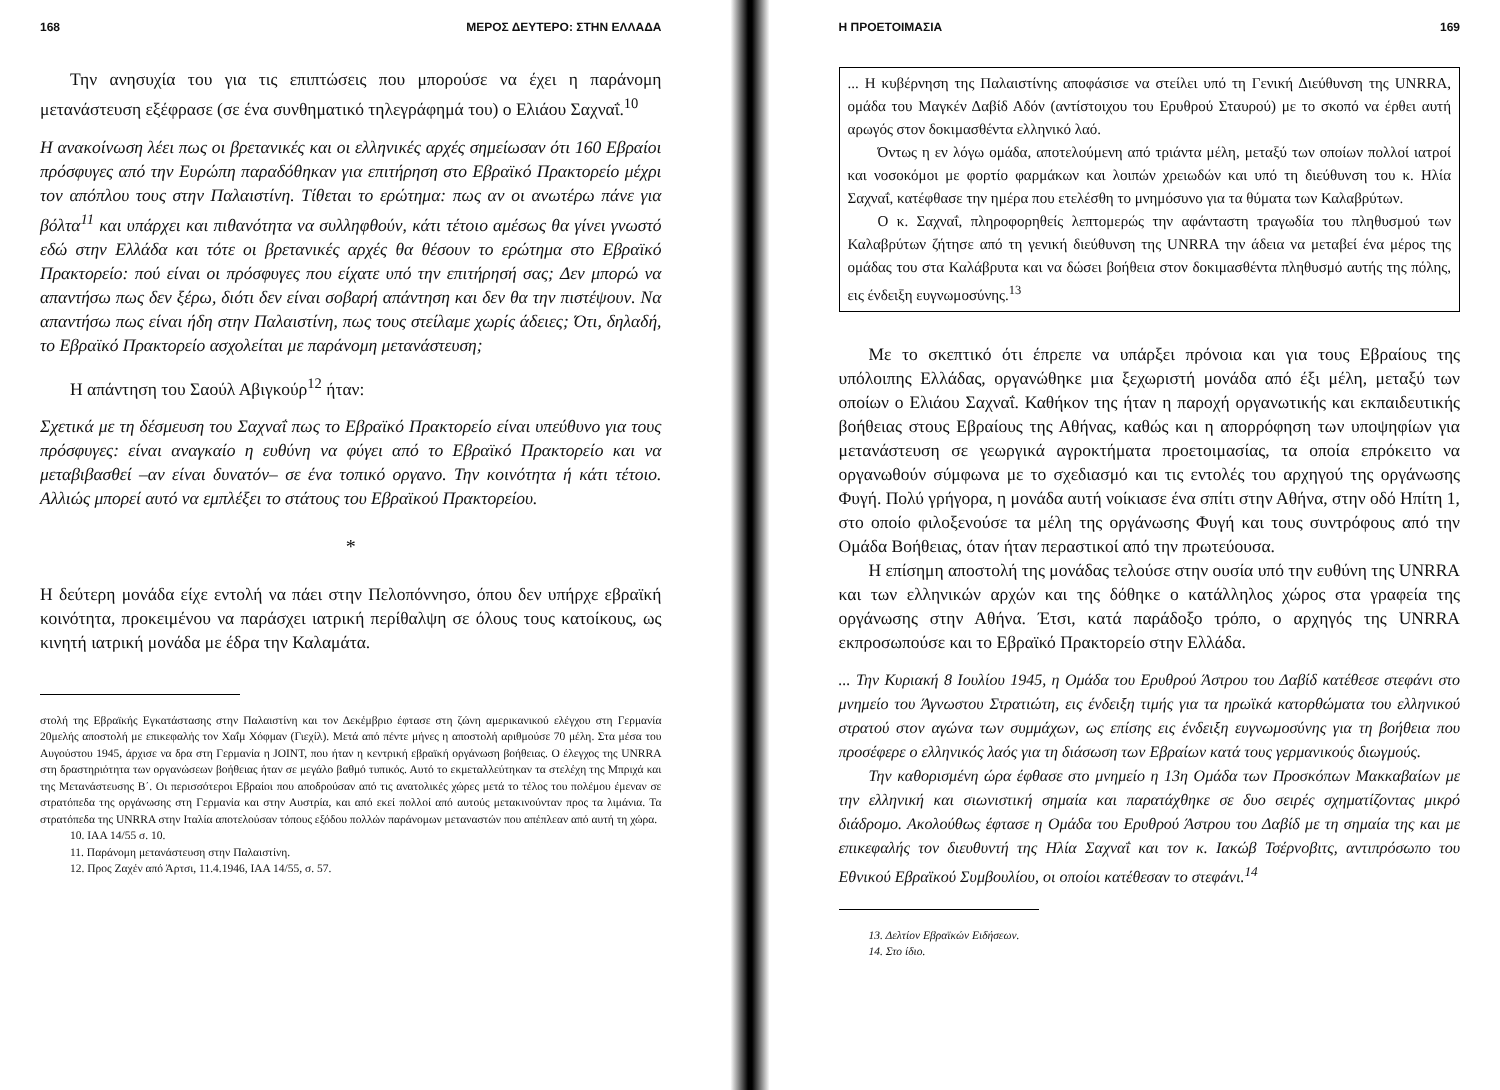168 ΜΕΡΟΣ ΔΕΥΤΕΡΟ: ΣΤΗΝ ΕΛΛΑΔΑ
Την ανησυχία του για τις επιπτώσεις που μπορούσε να έχει η παράνομη μετανάστευση εξέφρασε (σε ένα συνθηματικό τηλεγράφημά του) ο Ελιάου Σαχναΐ.<sup>10</sup>
Η ανακοίνωση λέει πως οι βρετανικές και οι ελληνικές αρχές σημείωσαν ότι 160 Εβραίοι πρόσφυγες από την Ευρώπη παραδόθηκαν για επιτήρηση στο Εβραϊκό Πρακτορείο μέχρι τον απόπλου τους στην Παλαιστίνη. Τίθεται το ερώτημα: πως αν οι ανωτέρω πάνε για βόλτα<sup>11</sup> και υπάρχει και πιθανότητα να συλληφθούν, κάτι τέτοιο αμέσως θα γίνει γνωστό εδώ στην Ελλάδα και τότε οι βρετανικές αρχές θα θέσουν το ερώτημα στο Εβραϊκό Πρακτορείο: πού είναι οι πρόσφυγες που είχατε υπό την επιτήρησή σας; Δεν μπορώ να απαντήσω πως δεν ξέρω, διότι δεν είναι σοβαρή απάντηση και δεν θα την πιστέψουν. Να απαντήσω πως είναι ήδη στην Παλαιστίνη, πως τους στείλαμε χωρίς άδειες; Ότι, δηλαδή, το Εβραϊκό Πρακτορείο ασχολείται με παράνομη μετανάστευση;
Η απάντηση του Σαούλ Αβιγκούρ<sup>12</sup> ήταν:
Σχετικά με τη δέσμευση του Σαχναΐ πως το Εβραϊκό Πρακτορείο είναι υπεύθυνο για τους πρόσφυγες: είναι αναγκαίο η ευθύνη να φύγει από το Εβραϊκό Πρακτορείο και να μεταβιβασθεί –αν είναι δυνατόν– σε ένα τοπικό οργανο. Την κοινότητα ή κάτι τέτοιο. Αλλιώς μπορεί αυτό να εμπλέξει το στάτους του Εβραϊκού Πρακτορείου.
*
Η δεύτερη μονάδα είχε εντολή να πάει στην Πελοπόννησο, όπου δεν υπήρχε εβραϊκή κοινότητα, προκειμένου να παράσχει ιατρική περίθαλψη σε όλους τους κατοίκους, ως κινητή ιατρική μονάδα με έδρα την Καλαμάτα.
στολή της Εβραϊκής Εγκατάστασης στην Παλαιστίνη και τον Δεκέμβριο έφτασε στη ζώνη αμερικανικού ελέγχου στη Γερμανία 20μελής αποστολή με επικεφαλής τον Χαΐμ Χόφμαν (Γιεχίλ). Μετά από πέντε μήνες η αποστολή αριθμούσε 70 μέλη. Στα μέσα του Αυγούστου 1945, άρχισε να δρα στη Γερμανία η JOINT, που ήταν η κεντρική εβραϊκή οργάνωση βοήθειας. Ο έλεγχος της UNRRA στη δραστηριότητα των οργανώσεων βοήθειας ήταν σε μεγάλο βαθμό τυπικός. Αυτό το εκμεταλλεύτηκαν τα στελέχη της Μπριχά και της Μετανάστευσης Β΄. Οι περισσότεροι Εβραίοι που αποδρούσαν από τις ανατολικές χώρες μετά το τέλος του πολέμου έμεναν σε στρατόπεδα της οργάνωσης στη Γερμανία και στην Αυστρία, και από εκεί πολλοί από αυτούς μετακινούνταν προς τα λιμάνια. Τα στρατόπεδα της UNRRA στην Ιταλία αποτελούσαν τόπους εξόδου πολλών παράνομων μεταναστών που απέπλεαν από αυτή τη χώρα.
10. ΙΑΑ 14/55 σ. 10.
11. Παράνομη μετανάστευση στην Παλαιστίνη.
12. Προς Ζαχέν από Άρτσι, 11.4.1946, ΙΑΑ 14/55, σ. 57.
Η ΠΡΟΕΤΟΙΜΑΣΙΑ 169
... Η κυβέρνηση της Παλαιστίνης αποφάσισε να στείλει υπό τη Γενική Διεύθυνση της UNRRA, ομάδα του Μαγκέν Δαβίδ Αδόν (αντίστοιχου του Ερυθρού Σταυρού) με το σκοπό να έρθει αυτή αρωγός στον δοκιμασθέντα ελληνικό λαό.
Όντως η εν λόγω ομάδα, αποτελούμενη από τριάντα μέλη, μεταξύ των οποίων πολλοί ιατροί και νοσοκόμοι με φορτίο φαρμάκων και λοιπών χρειωδών και υπό τη διεύθυνση του κ. Ηλία Σαχναΐ, κατέφθασε την ημέρα που ετελέσθη το μνημόσυνο για τα θύματα των Καλαβρύτων.
Ο κ. Σαχναΐ, πληροφορηθείς λεπτομερώς την αφάνταστη τραγωδία του πληθυσμού των Καλαβρύτων ζήτησε από τη γενική διεύθυνση της UNRRA την άδεια να μεταβεί ένα μέρος της ομάδας του στα Καλάβρυτα και να δώσει βοήθεια στον δοκιμασθέντα πληθυσμό αυτής της πόλης, εις ένδειξη ευγνωμοσύνης.<sup>13</sup>
Με το σκεπτικό ότι έπρεπε να υπάρξει πρόνοια και για τους Εβραίους της υπόλοιπης Ελλάδας, οργανώθηκε μια ξεχωριστή μονάδα από έξι μέλη, μεταξύ των οποίων ο Ελιάου Σαχναΐ. Καθήκον της ήταν η παροχή οργανωτικής και εκπαιδευτικής βοήθειας στους Εβραίους της Αθήνας, καθώς και η απορρόφηση των υποψηφίων για μετανάστευση σε γεωργικά αγροκτήματα προετοιμασίας, τα οποία επρόκειτο να οργανωθούν σύμφωνα με το σχεδιασμό και τις εντολές του αρχηγού της οργάνωσης Φυγή. Πολύ γρήγορα, η μονάδα αυτή νοίκιασε ένα σπίτι στην Αθήνα, στην οδό Ηπίτη 1, στο οποίο φιλοξενούσε τα μέλη της οργάνωσης Φυγή και τους συντρόφους από την Ομάδα Βοήθειας, όταν ήταν περαστικοί από την πρωτεύουσα.
Η επίσημη αποστολή της μονάδας τελούσε στην ουσία υπό την ευθύνη της UNRRA και των ελληνικών αρχών και της δόθηκε ο κατάλληλος χώρος στα γραφεία της οργάνωσης στην Αθήνα. Έτσι, κατά παράδοξο τρόπο, ο αρχηγός της UNRRA εκπροσωπούσε και το Εβραϊκό Πρακτορείο στην Ελλάδα.
... Την Κυριακή 8 Ιουλίου 1945, η Ομάδα του Ερυθρού Άστρου του Δαβίδ κατέθεσε στεφάνι στο μνημείο του Άγνωστου Στρατιώτη, εις ένδειξη τιμής για τα ηρωϊκά κατορθώματα του ελληνικού στρατού στον αγώνα των συμμάχων, ως επίσης εις ένδειξη ευγνωμοσύνης για τη βοήθεια που προσέφερε ο ελληνικός λαός για τη διάσωση των Εβραίων κατά τους γερμανικούς διωγμούς.
Την καθορισμένη ώρα έφθασε στο μνημείο η 13η Ομάδα των Προσκόπων Μακκαβαίων με την ελληνική και σιωνιστική σημαία και παρατάχθηκε σε δυο σειρές σχηματίζοντας μικρό διάδρομο. Ακολούθως έφτασε η Ομάδα του Ερυθρού Άστρου του Δαβίδ με τη σημαία της και με επικεφαλής τον διευθυντή της Ηλία Σαχναΐ και τον κ. Ιακώβ Τσέρνοβιτς, αντιπρόσωπο του Εθνικού Εβραϊκού Συμβουλίου, οι οποίοι κατέθεσαν το στεφάνι.<sup>14</sup>
13. Δελτίον Εβραϊκών Ειδήσεων.
14. Στο ίδιο.